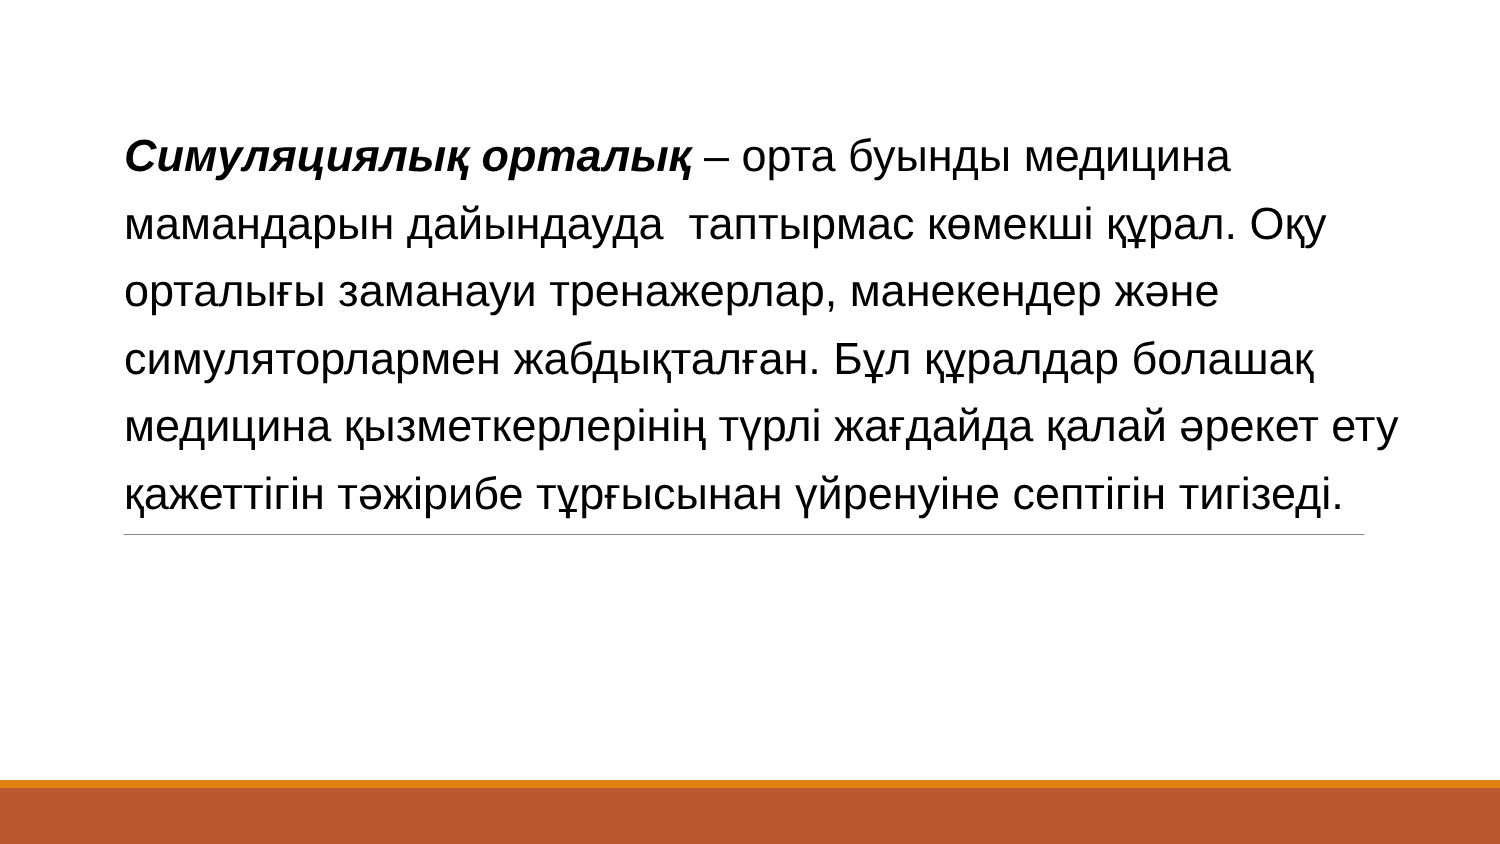Симуляциялық орталық – орта буынды медицина мамандарын дайындауда таптырмас көмекші құрал. Оқу орталығы заманауи тренажерлар, манекендер және симуляторлармен жабдықталған. Бұл құралдар болашақ медицина қызметкерлерінің түрлі жағдайда қалай әрекет ету қажеттігін тәжірибе тұрғысынан үйренуіне септігін тигізеді.